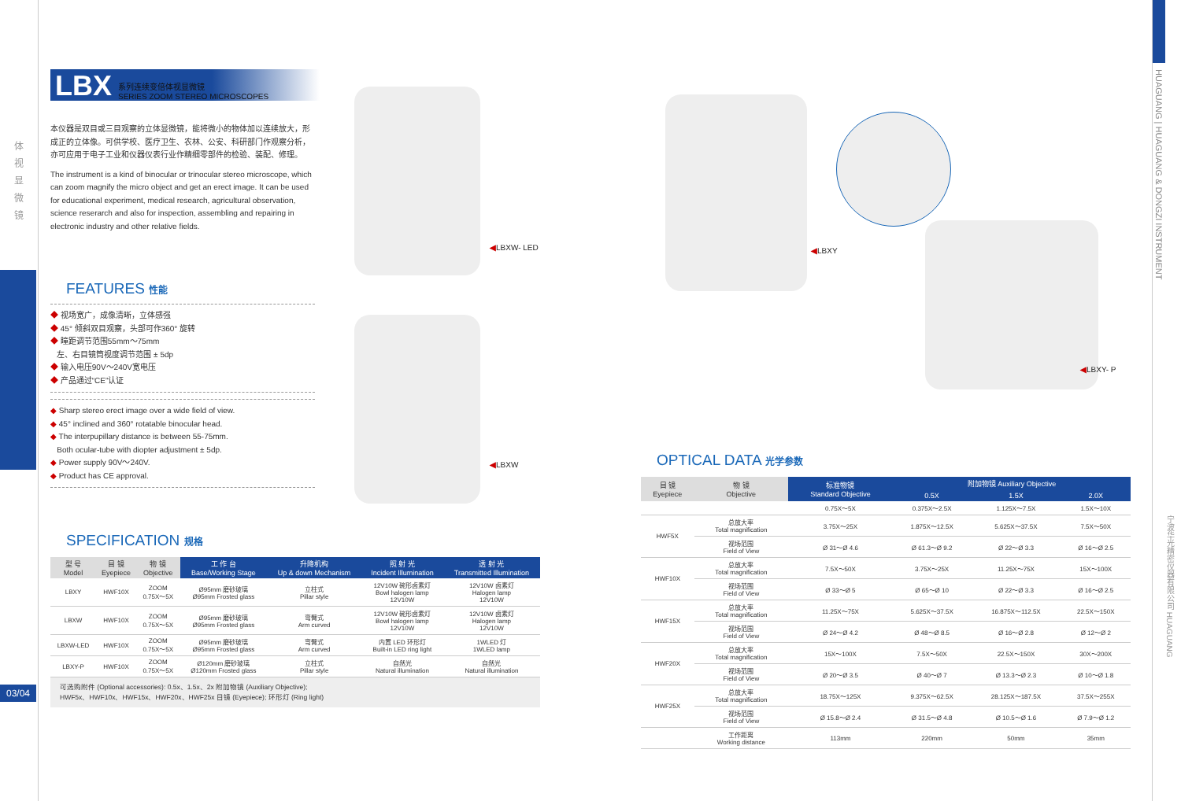体 视 显 微 镜
03/04
LBX 系列连续变倍体视显微镜
SERIES ZOOM STEREO MICROSCOPES
本仪器是双目或三目观察的立体显微镜，能将微小的物体加以连续放大，形成正的立体像。可供学校、医疗卫生、农林、公安、科研部门作观察分析，亦可应用于电子工业和仪器仪表行业作精细零部件的检验、装配、修理。
The instrument is a kind of binocular or trinocular stereo microscope, which can zoom magnify the micro object and get an erect image. It can be used for educational experiment, medical research, agricultural observation, science reserarch and also for inspection, assembling and repairing in electronic industry and other relative fields.
FEATURES 性能
◆ 视场宽广，成像清晰，立体感强
◆ 45° 倾斜双目观察，头部可作360° 旋转
◆ 瞳距调节范围55mm～75mm
左、右目镜筒视度调节范围 ± 5dp
◆ 输入电压90V～240V宽电压
◆ 产品通过“CE”认证
◆ Sharp stereo erect image over a wide field of view.
◆ 45° inclined and 360° rotatable binocular head.
◆ The interpupillary distance is between 55-75mm.
Both ocular-tube with diopter adjustment ± 5dp.
◆ Power supply 90V～240V.
◆ Product has CE approval.
SPECIFICATION 规格
| 型 号 Model | 目 镜 Eyepiece | 物 镜 Objective | 工 作 台 Base/Working Stage | 升降机构 Up & down Mechanism | 照 射 光 Incident Illumination | 透 射 光 Transmitted Illumination |
| --- | --- | --- | --- | --- | --- | --- |
| LBXY | HWF10X | ZOOM 0.75X～5X | Ø95mm 磨砂玻璃 Ø95mm Frosted glass | 立柱式 Pillar style | 12V10W 碗形卤素灯 Bowl halogen lamp 12V10W | 12V10W 卤素灯 Halogen lamp 12V10W |
| LBXW | HWF10X | ZOOM 0.75X～5X | Ø95mm 磨砂玻璃 Ø95mm Frosted glass | 弯臂式 Arm curved | 12V10W 碗形卤素灯 Bowl halogen lamp 12V10W | 12V10W 卤素灯 Halogen lamp 12V10W |
| LBXW-LED | HWF10X | ZOOM 0.75X～5X | Ø95mm 磨砂玻璃 Ø95mm Frosted glass | 弯臂式 Arm curved | 内置 LED 环形灯 Built-in LED ring light | 1WLED 灯 1WLED lamp |
| LBXY-P | HWF10X | ZOOM 0.75X～5X | Ø120mm 磨砂玻璃 Ø120mm Frosted glass | 立柱式 Pillar style | 自然光 Natural illumination | 自然光 Natural illumination |
可选购附件 (Optional accessories): 0.5x、1.5x、2x 附加物镜 (Auxiliary Objective);
HWF5x、HWF10x、HWF15x、HWF20x、HWF25x 目镜 (Eyepiece); 环形灯 (Ring light)
◀LBXW- LED
◀LBXW
◀LBXY
◀LBXY- P
OPTICAL DATA 光学参数
| 目 镜 Eyepiece | 物 镜 Objective | 标准物镜 Standard Objective | 附加物镜 Auxiliary Objective | | |
| --- | --- | --- | --- | --- | --- |
| | | | 0.5X | 1.5X | 2.0X |
| | | 0.75X～5X | 0.375X～2.5X | 1.125X～7.5X | 1.5X～10X |
| HWF5X | 总放大率 Total magnification | 3.75X～25X | 1.875X～12.5X | 5.625X～37.5X | 7.5X～50X |
| | 视场范围 Field of View | Ø 31～Ø 4.6 | Ø 61.3～Ø 9.2 | Ø 22～Ø 3.3 | Ø 16～Ø 2.5 |
| HWF10X | 总放大率 Total magnification | 7.5X～50X | 3.75X～25X | 11.25X～75X | 15X～100X |
| | 视场范围 Field of View | Ø 33～Ø 5 | Ø 65～Ø 10 | Ø 22～Ø 3.3 | Ø 16～Ø 2.5 |
| HWF15X | 总放大率 Total magnification | 11.25X～75X | 5.625X～37.5X | 16.875X～112.5X | 22.5X～150X |
| | 视场范围 Field of View | Ø 24～Ø 4.2 | Ø 48～Ø 8.5 | Ø 16～Ø 2.8 | Ø 12～Ø 2 |
| HWF20X | 总放大率 Total magnification | 15X～100X | 7.5X～50X | 22.5X～150X | 30X～200X |
| | 视场范围 Field of View | Ø 20～Ø 3.5 | Ø 40～Ø 7 | Ø 13.3～Ø 2.3 | Ø 10～Ø 1.8 |
| HWF25X | 总放大率 Total magnification | 18.75X～125X | 9.375X～62.5X | 28.125X～187.5X | 37.5X～255X |
| | 视场范围 Field of View | Ø 15.8～Ø 2.4 | Ø 31.5～Ø 4.8 | Ø 10.5～Ø 1.6 | Ø 7.9～Ø 1.2 |
| | 工作距离 Working distance | 113mm | 220mm | 50mm | 35mm |
HUAGUANG | HUAGUANG & DONGZI INSTRUMENT
宁波华光精密仪器有限公司 HUAGUANG